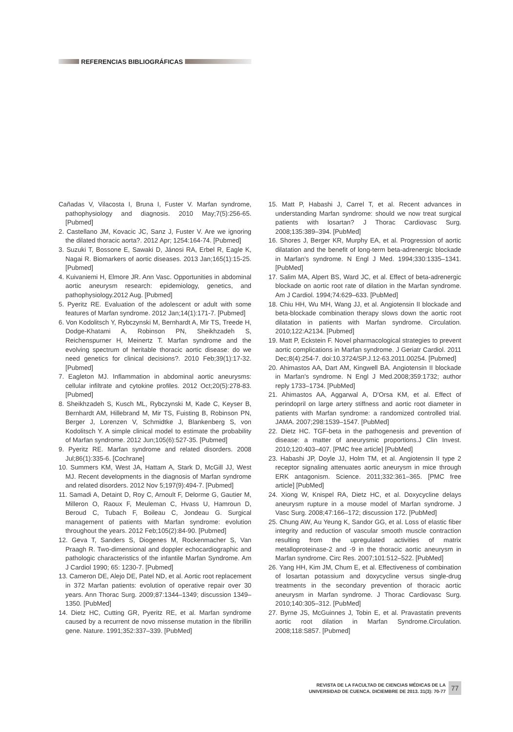REFERENCIAS BIBLIOGRÁFICAS
Cañadas V, Vilacosta I, Bruna I, Fuster V. Marfan syndrome, pathophysiology and diagnosis. 2010 May;7(5):256-65. [Pubmed]
2. Castellano JM, Kovacic JC, Sanz J, Fuster V. Are we ignoring the dilated thoracic aorta?. 2012 Apr; 1254:164-74. [Pubmed]
3. Suzuki T, Bossone E, Sawaki D, Jánosi RA, Erbel R, Eagle K, Nagai R. Biomarkers of aortic diseases. 2013 Jan;165(1):15-25. [Pubmed]
4. Kuivaniemi H, Elmore JR. Ann Vasc. Opportunities in abdominal aortic aneurysm research: epidemiology, genetics, and pathophysiology.2012 Aug. [Pubmed]
5. Pyeritz RE. Evaluation of the adolescent or adult with some features of Marfan syndrome. 2012 Jan;14(1):171-7. [Pubmed]
6. Von Kodolitsch Y, Rybczynski M, Bernhardt A, Mir TS, Treede H, Dodge-Khatami A, Robinson PN, Sheikhzadeh S, Reichenspurner H, Meinertz T. Marfan syndrome and the evolving spectrum of heritable thoracic aortic disease: do we need genetics for clinical decisions?. 2010 Feb;39(1):17-32. [Pubmed]
7. Eagleton MJ. Inflammation in abdominal aortic aneurysms: cellular infiltrate and cytokine profiles. 2012 Oct;20(5):278-83. [Pubmed]
8. Sheikhzadeh S, Kusch ML, Rybczynski M, Kade C, Keyser B, Bernhardt AM, Hillebrand M, Mir TS, Fuisting B, Robinson PN, Berger J, Lorenzen V, Schmidtke J, Blankenberg S, von Kodolitsch Y. A simple clinical model to estimate the probability of Marfan syndrome. 2012 Jun;105(6):527-35. [Pubmed]
9. Pyeritz RE. Marfan syndrome and related disorders. 2008 Jul;86(1):335-6. [Cochrane]
10. Summers KM, West JA, Hattam A, Stark D, McGill JJ, West MJ. Recent developments in the diagnosis of Marfan syndrome and related disorders. 2012 Nov 5;197(9):494-7. [Pubmed]
11. Samadi A, Detaint D, Roy C, Arnoult F, Delorme G, Gautier M, Milleron O, Raoux F, Meuleman C, Hvass U, Hamroun D, Beroud C, Tubach F, Boileau C, Jondeau G. Surgical management of patients with Marfan syndrome: evolution throughout the years. 2012 Feb;105(2):84-90. [Pubmed]
12. Geva T, Sanders S, Diogenes M, Rockenmacher S, Van Praagh R. Two-dimensional and doppler echocardiographic and pathologic characteristics of the infantile Marfan Syndrome. Am J Cardiol 1990; 65: 1230-7. [Pubmed]
13. Cameron DE, Alejo DE, Patel ND, et al. Aortic root replacement in 372 Marfan patients: evolution of operative repair over 30 years. Ann Thorac Surg. 2009;87:1344–1349; discussion 1349–1350. [PubMed]
14. Dietz HC, Cutting GR, Pyeritz RE, et al. Marfan syndrome caused by a recurrent de novo missense mutation in the fibrillin gene. Nature. 1991;352:337–339. [PubMed]
15. Matt P, Habashi J, Carrel T, et al. Recent advances in understanding Marfan syndrome: should we now treat surgical patients with losartan? J Thorac Cardiovasc Surg. 2008;135:389–394. [PubMed]
16. Shores J, Berger KR, Murphy EA, et al. Progression of aortic dilatation and the benefit of long-term beta-adrenergic blockade in Marfan's syndrome. N Engl J Med. 1994;330:1335–1341. [PubMed]
17. Salim MA, Alpert BS, Ward JC, et al. Effect of beta-adrenergic blockade on aortic root rate of dilation in the Marfan syndrome. Am J Cardiol. 1994;74:629–633. [PubMed]
18. Chiu HH, Wu MH, Wang JJ, et al. Angiotensin II blockade and beta-blockade combination therapy slows down the aortic root dilatation in patients with Marfan syndrome. Circulation. 2010;122:A2134. [Pubmed]
19. Matt P, Eckstein F. Novel pharmacological strategies to prevent aortic complications in Marfan syndrome. J Geriatr Cardiol. 2011 Dec;8(4):254-7. doi:10.3724/SP.J.12-63.2011.00254. [Pubmed]
20. Ahimastos AA, Dart AM, Kingwell BA. Angiotensin II blockade in Marfan's syndrome. N Engl J Med.2008;359:1732; author reply 1733–1734. [PubMed]
21. Ahimastos AA, Aggarwal A, D'Orsa KM, et al. Effect of perindopril on large artery stiffness and aortic root diameter in patients with Marfan syndrome: a randomized controlled trial. JAMA. 2007;298:1539–1547. [PubMed]
22. Dietz HC. TGF-beta in the pathogenesis and prevention of disease: a matter of aneurysmic proportions.J Clin Invest. 2010;120:403–407. [PMC free article] [PubMed]
23. Habashi JP, Doyle JJ, Holm TM, et al. Angiotensin II type 2 receptor signaling attenuates aortic aneurysm in mice through ERK antagonism. Science. 2011;332:361–365. [PMC free article] [PubMed]
24. Xiong W, Knispel RA, Dietz HC, et al. Doxycycline delays aneurysm rupture in a mouse model of Marfan syndrome. J Vasc Surg. 2008;47:166–172; discussion 172. [PubMed]
25. Chung AW, Au Yeung K, Sandor GG, et al. Loss of elastic fiber integrity and reduction of vascular smooth muscle contraction resulting from the upregulated activities of matrix metalloproteinase-2 and -9 in the thoracic aortic aneurysm in Marfan syndrome. Circ Res. 2007;101:512–522. [PubMed]
26. Yang HH, Kim JM, Chum E, et al. Effectiveness of combination of losartan potassium and doxycycline versus single-drug treatments in the secondary prevention of thoracic aortic aneurysm in Marfan syndrome. J Thorac Cardiovasc Surg. 2010;140:305–312. [PubMed]
27. Byrne JS, McGuinnes J, Tobin E, et al. Pravastatin prevents aortic root dilation in Marfan Syndrome.Circulation. 2008;118:S857. [Pubmed]
REVISTA DE LA FACULTAD DE CIENCIAS MÉDICAS DE LA
UNIVERSIDAD DE CUENCA. DICIEMBRE DE 2013. 31(3): 70-77
77